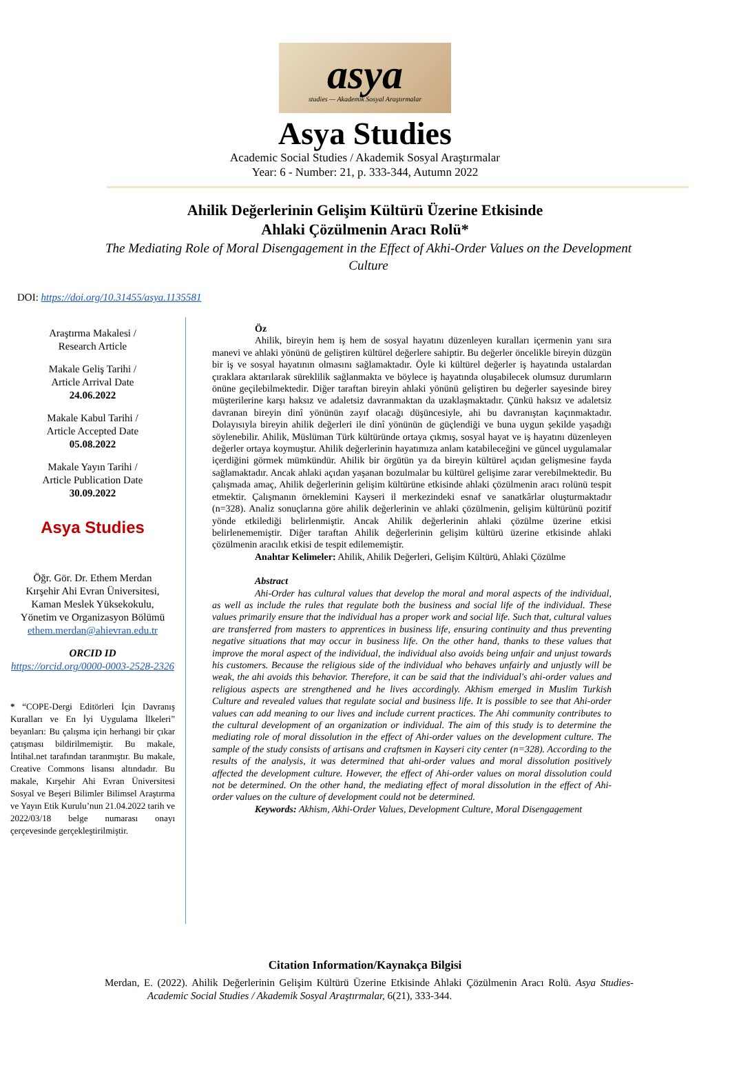asya
studies — Akademik Sosyal Araştırmalar
Asya Studies
Academic Social Studies / Akademik Sosyal Araştırmalar
Year: 6 - Number: 21, p. 333-344, Autumn 2022
Ahilik Değerlerinin Gelişim Kültürü Üzerine Etkisinde
Ahlaki Çözülmenin Aracı Rolü*
The Mediating Role of Moral Disengagement in the Effect of Akhi-Order Values on the Development Culture
DOI: https://doi.org/10.31455/asya.1135581
Araştırma Makalesi /
Research Article
Makale Geliş Tarihi /
Article Arrival Date
24.06.2022
Makale Kabul Tarihi /
Article Accepted Date
05.08.2022
Makale Yayın Tarihi /
Article Publication Date
30.09.2022
Asya Studies
Öğr. Gör. Dr. Ethem Merdan
Kırşehir Ahi Evran Üniversitesi,
Kaman Meslek Yüksekokulu,
Yönetim ve Organizasyon Bölümü
ethem.merdan@ahievran.edu.tr
ORCID ID
https://orcid.org/0000-0003-2528-2326
* “COPE-Dergi Editörleri İçin Davranış Kuralları ve En İyi Uygulama İlkeleri” beyanları: Bu çalışma için herhangi bir çıkar çatışması bildirilmemiştir. Bu makale, İntihal.net tarafından taranmıştır. Bu makale, Creative Commons lisansı altındadır. Bu makale, Kırşehir Ahi Evran Üniversitesi Sosyal ve Beşeri Bilimler Bilimsel Araştırma ve Yayın Etik Kurulu’nun 21.04.2022 tarih ve 2022/03/18 belge numarası onayı çerçevesinde gerçekleştirilmiştir.
Öz
Ahilik, bireyin hem iş hem de sosyal hayatını düzenleyen kuralları içermenin yanı sıra manevi ve ahlaki yönünü de geliştiren kültürel değerlere sahiptir. Bu değerler öncelikle bireyin düzgün bir iş ve sosyal hayatının olmasını sağlamaktadır. Öyle ki kültürel değerler iş hayatında ustalardan çıraklara aktarılarak süreklilik sağlanmakta ve böylece iş hayatında oluşabilecek olumsuz durumların önüne geçilebilmektedir. Diğer taraftan bireyin ahlaki yönünü geliştiren bu değerler sayesinde birey müşterilerine karşı haksız ve adaletsiz davranmaktan da uzaklaşmaktadır. Çünkü haksız ve adaletsiz davranan bireyin dinî yönünün zayıf olacağı düşüncesiyle, ahi bu davranıştan kaçınmaktadır. Dolayısıyla bireyin ahilik değerleri ile dinî yönünün de güçlendiği ve buna uygun şekilde yaşadığı söylenebilir. Ahilik, Müslüman Türk kültüründe ortaya çıkmış, sosyal hayat ve iş hayatını düzenleyen değerler ortaya koymuştur. Ahilik değerlerinin hayatımıza anlam katabileceğini ve güncel uygulamalar içerdiğini görmek mümkündür. Ahilik bir örgütün ya da bireyin kültürel açıdan gelişmesine fayda sağlamaktadır. Ancak ahlaki açıdan yaşanan bozulmalar bu kültürel gelişime zarar verebilmektedir. Bu çalışmada amaç, Ahilik değerlerinin gelişim kültürüne etkisinde ahlaki çözülmenin aracı rolünü tespit etmektir. Çalışmanın örneklemini Kayseri il merkezindeki esnaf ve sanatkârlar oluşturmaktadır (n=328). Analiz sonuçlarına göre ahilik değerlerinin ve ahlaki çözülmenin, gelişim kültürünü pozitif yönde etkilediği belirlenmiştir. Ancak Ahilik değerlerinin ahlaki çözülme üzerine etkisi belirlenememiştir. Diğer taraftan Ahilik değerlerinin gelişim kültürü üzerine etkisinde ahlaki çözülmenin aracılık etkisi de tespit edilememiştir.
Anahtar Kelimeler: Ahilik, Ahilik Değerleri, Gelişim Kültürü, Ahlaki Çözülme
Abstract
Ahi-Order has cultural values that develop the moral and moral aspects of the individual, as well as include the rules that regulate both the business and social life of the individual. These values primarily ensure that the individual has a proper work and social life. Such that, cultural values are transferred from masters to apprentices in business life, ensuring continuity and thus preventing negative situations that may occur in business life. On the other hand, thanks to these values that improve the moral aspect of the individual, the individual also avoids being unfair and unjust towards his customers. Because the religious side of the individual who behaves unfairly and unjustly will be weak, the ahi avoids this behavior. Therefore, it can be said that the individual's ahi-order values and religious aspects are strengthened and he lives accordingly. Akhism emerged in Muslim Turkish Culture and revealed values that regulate social and business life. It is possible to see that Ahi-order values can add meaning to our lives and include current practices. The Ahi community contributes to the cultural development of an organization or individual. The aim of this study is to determine the mediating role of moral dissolution in the effect of Ahi-order values on the development culture. The sample of the study consists of artisans and craftsmen in Kayseri city center (n=328). According to the results of the analysis, it was determined that ahi-order values and moral dissolution positively affected the development culture. However, the effect of Ahi-order values on moral dissolution could not be determined. On the other hand, the mediating effect of moral dissolution in the effect of Ahi-order values on the culture of development could not be determined.
Keywords: Akhism, Akhi-Order Values, Development Culture, Moral Disengagement
Citation Information/Kaynakça Bilgisi
Merdan, E. (2022). Ahilik Değerlerinin Gelişim Kültürü Üzerine Etkisinde Ahlaki Çözülmenin Aracı Rolü. Asya Studies-Academic Social Studies / Akademik Sosyal Araştırmalar, 6(21), 333-344.